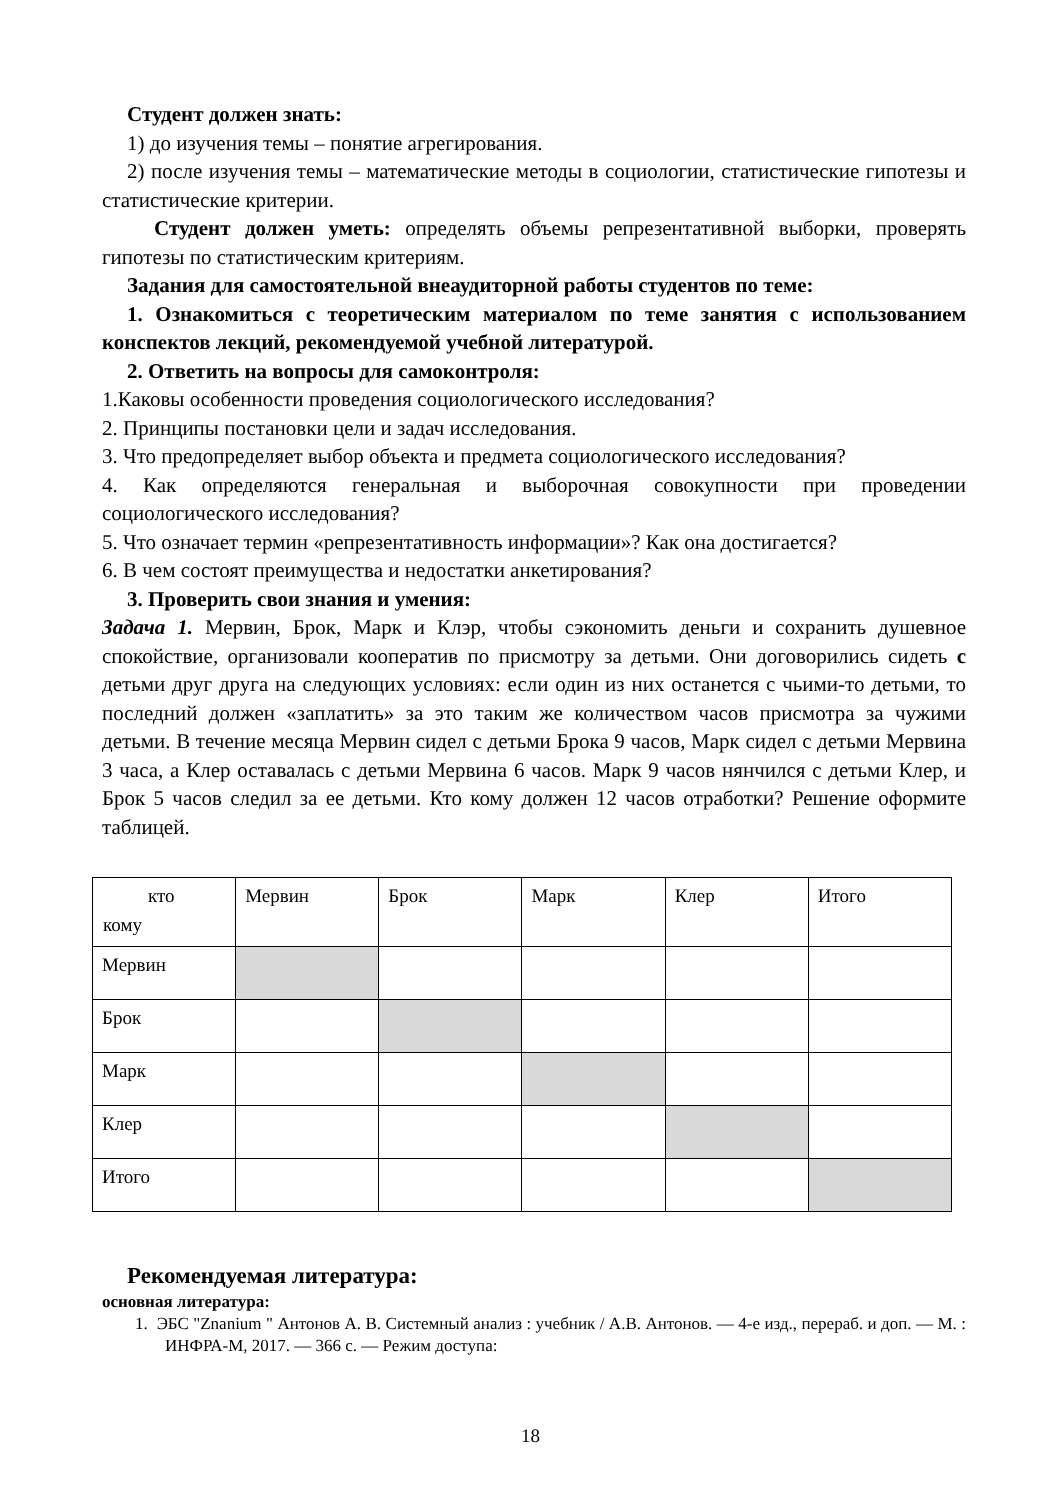Студент должен знать:
1) до изучения темы – понятие агрегирования.
2) после изучения темы – математические методы в социологии, статистические гипотезы и статистические критерии.
Студент должен уметь: определять объемы репрезентативной выборки, проверять гипотезы по статистическим критериям.
Задания для самостоятельной внеаудиторной работы студентов по теме:
1. Ознакомиться с теоретическим материалом по теме занятия с использованием конспектов лекций, рекомендуемой учебной литературой.
2. Ответить на вопросы для самоконтроля:
1.Каковы особенности проведения социологического исследования?
2. Принципы постановки цели и задач исследования.
3. Что предопределяет выбор объекта и предмета социологического исследования?
4. Как определяются генеральная и выборочная совокупности при проведении социологического исследования?
5. Что означает термин «репрезентативность информации»? Как она достигается?
6. В чем состоят преимущества и недостатки анкетирования?
3. Проверить свои знания и умения:
Задача 1. Мервин, Брок, Марк и Клэр, чтобы сэкономить деньги и сохранить душевное спокойствие, организовали кооператив по присмотру за детьми. Они договорились сидеть с детьми друг друга на следующих условиях: если один из них останется с чьими-то детьми, то последний должен «заплатить» за это таким же количеством часов присмотра за чужими детьми. В течение месяца Мервин сидел с детьми Брока 9 часов, Марк сидел с детьми Мервина 3 часа, а Клер оставалась с детьми Мервина 6 часов. Марк 9 часов нянчился с детьми Клер, и Брок 5 часов следил за ее детьми. Кто кому должен 12 часов отработки? Решение оформите таблицей.
| кто кому | Мервин | Брок | Марк | Клер | Итого |
| Мервин | | | | | |
| Брок | | | | | |
| Марк | | | | | |
| Клер | | | | | |
| Итого | | | | | |
Рекомендуемая литература:
основная литература:
1. ЭБС "Znanium " Антонов А. В. Системный анализ : учебник / А.В. Антонов. — 4-е изд., перераб. и доп. — М. : ИНФРА-М, 2017. — 366 с. — Режим доступа:
18